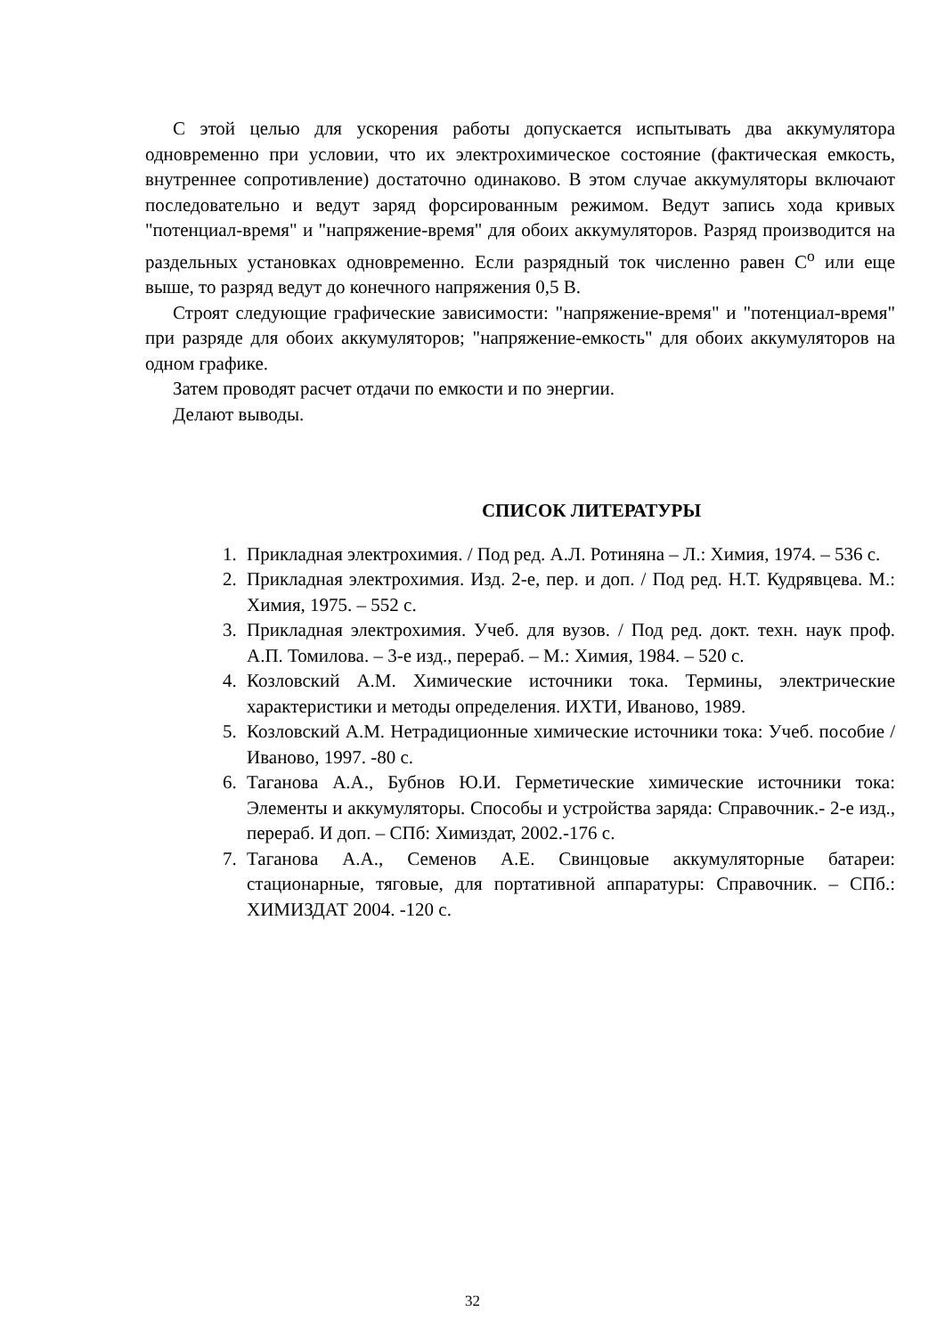С этой целью для ускорения работы допускается испытывать два аккумулятора одновременно при условии, что их электрохимическое состояние (фактическая емкость, внутреннее сопротивление) достаточно одинаково. В этом случае аккумуляторы включают последовательно и ведут заряд форсированным режимом. Ведут запись хода кривых "потенциал-время" и "напряжение-время" для обоих аккумуляторов. Разряд производится на раздельных установках одновременно. Если разрядный ток численно равен С<sup>о</sup> или еще выше, то разряд ведут до конечного напряжения 0,5 В.
Строят следующие графические зависимости: "напряжение-время" и "потенциал-время" при разряде для обоих аккумуляторов; "напряжение-емкость" для обоих аккумуляторов на одном графике.
Затем проводят расчет отдачи по емкости и по энергии.
Делают выводы.
СПИСОК ЛИТЕРАТУРЫ
1. Прикладная электрохимия. / Под ред. А.Л. Ротиняна – Л.: Химия, 1974. – 536 с.
2. Прикладная электрохимия. Изд. 2-е, пер. и доп. / Под ред. Н.Т. Кудрявцева. М.: Химия, 1975. – 552 с.
3. Прикладная электрохимия. Учеб. для вузов. / Под ред. докт. техн. наук проф. А.П. Томилова. – 3-е изд., перераб. – М.: Химия, 1984. – 520 с.
4. Козловский А.М. Химические источники тока. Термины, электрические характеристики и методы определения. ИХТИ, Иваново, 1989.
5. Козловский А.М. Нетрадиционные химические источники тока: Учеб. пособие / Иваново, 1997. -80 с.
6. Таганова А.А., Бубнов Ю.И. Герметические химические источники тока: Элементы и аккумуляторы. Способы и устройства заряда: Справочник.- 2-е изд., перераб. И доп. – СПб: Химиздат, 2002.-176 с.
7. Таганова А.А., Семенов А.Е. Свинцовые аккумуляторные батареи: стационарные, тяговые, для портативной аппаратуры: Справочник. – СПб.: ХИМИЗДАТ 2004. -120 с.
32